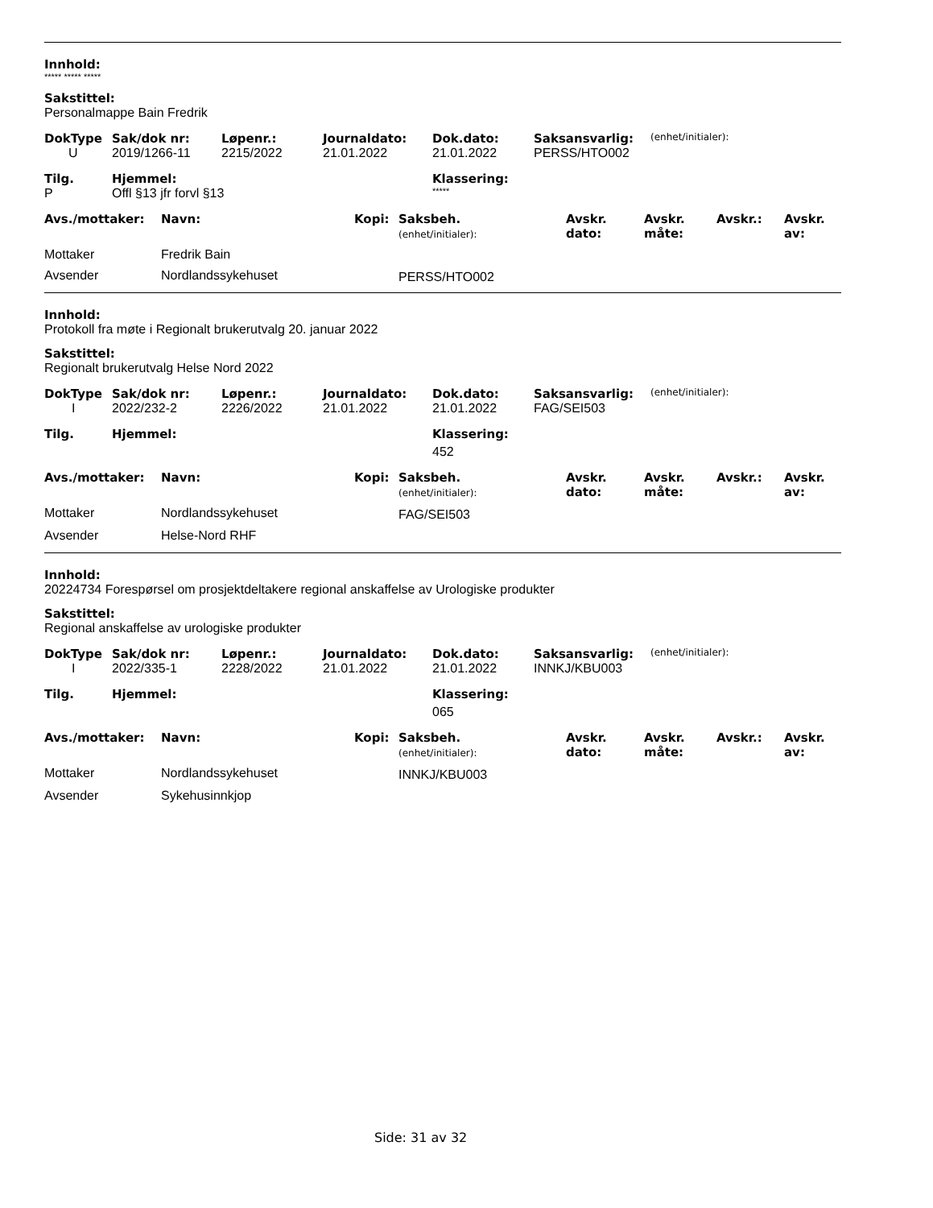Innhold:
***** ***** *****
Sakstittel:
Personalmappe Bain Fredrik
| DokType | Sak/dok nr: | Løpenr.: | Journaldato: | Dok.dato: | Saksansvarlig: | (enhet/initialer): |
| U | 2019/1266-11 | 2215/2022 | 21.01.2022 | 21.01.2022 | PERSS/HTO002 | |
| Tilg. | Hjemmel: | Klassering: |
| --- | --- | --- |
| P | Offl §13 jfr forvl §13 | ***** |
| Avs./mottaker: | Navn: | Kopi: | Saksbeh. (enhet/initialer): | Avskr. dato: | Avskr. måte: | Avskr.: | Avskr. av: |
| --- | --- | --- | --- | --- | --- | --- | --- |
| Mottaker | Fredrik Bain | | | | | | |
| Avsender | Nordlandssykehuset | | PERSS/HTO002 | | | | |
Innhold:
Protokoll fra møte i Regionalt brukerutvalg 20. januar 2022
Sakstittel:
Regionalt brukerutvalg Helse Nord 2022
| DokType | Sak/dok nr: | Løpenr.: | Journaldato: | Dok.dato: | Saksansvarlig: | (enhet/initialer): |
| I | 2022/232-2 | 2226/2022 | 21.01.2022 | 21.01.2022 | FAG/SEI503 | |
| Tilg. | Hjemmel: | Klassering: |
| --- | --- | --- |
| | | 452 |
| Avs./mottaker: | Navn: | Kopi: | Saksbeh. (enhet/initialer): | Avskr. dato: | Avskr. måte: | Avskr.: | Avskr. av: |
| --- | --- | --- | --- | --- | --- | --- | --- |
| Mottaker | Nordlandssykehuset | | FAG/SEI503 | | | | |
| Avsender | Helse-Nord RHF | | | | | | |
Innhold:
20224734 Forespørsel om prosjektdeltakere regional anskaffelse av Urologiske produkter
Sakstittel:
Regional anskaffelse av urologiske produkter
| DokType | Sak/dok nr: | Løpenr.: | Journaldato: | Dok.dato: | Saksansvarlig: | (enhet/initialer): |
| I | 2022/335-1 | 2228/2022 | 21.01.2022 | 21.01.2022 | INNKJ/KBU003 | |
| Tilg. | Hjemmel: | Klassering: |
| --- | --- | --- |
| | | 065 |
| Avs./mottaker: | Navn: | Kopi: | Saksbeh. (enhet/initialer): | Avskr. dato: | Avskr. måte: | Avskr.: | Avskr. av: |
| --- | --- | --- | --- | --- | --- | --- | --- |
| Mottaker | Nordlandssykehuset | | INNKJ/KBU003 | | | | |
| Avsender | Sykehusinnkjop | | | | | | |
Side: 31 av 32